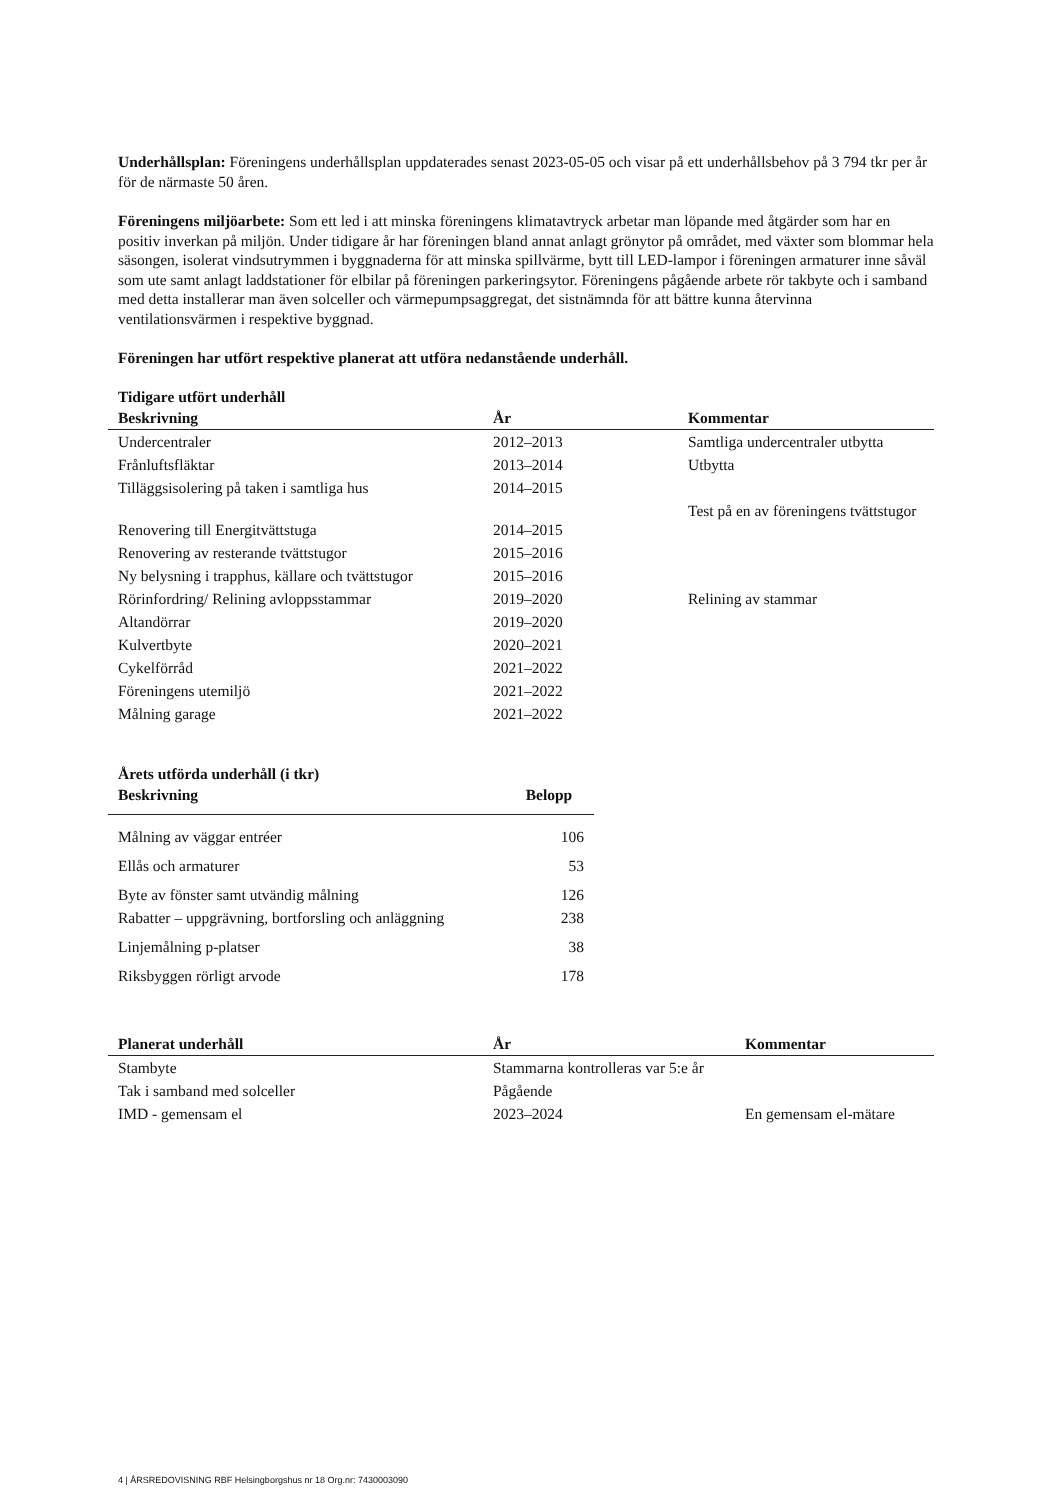Underhållsplan: Föreningens underhållsplan uppdaterades senast 2023-05-05 och visar på ett underhållsbehov på 3 794 tkr per år för de närmaste 50 åren.
Föreningens miljöarbete: Som ett led i att minska föreningens klimatavtryck arbetar man löpande med åtgärder som har en positiv inverkan på miljön. Under tidigare år har föreningen bland annat anlagt grönytor på området, med växter som blommar hela säsongen, isolerat vindsutrymmen i byggnaderna för att minska spillvärme, bytt till LED-lampor i föreningen armaturer inne såväl som ute samt anlagt laddstationer för elbilar på föreningen parkeringsytor. Föreningens pågående arbete rör takbyte och i samband med detta installerar man även solceller och värmepumpsaggregat, det sistnämnda för att bättre kunna återvinna ventilationsvärmen i respektive byggnad.
Föreningen har utfört respektive planerat att utföra nedanstående underhåll.
Tidigare utfört underhåll
| Beskrivning | År | Kommentar |
| --- | --- | --- |
| Undercentraler | 2012–2013 | Samtliga undercentraler utbytta |
| Frånluftsfläktar | 2013–2014 | Utbytta |
| Tilläggsisolering på taken i samtliga hus | 2014–2015 | |
| Renovering till Energitvättstuga | 2014–2015 | Test på en av föreningens tvättstugor |
| Renovering av resterande tvättstugor | 2015–2016 | |
| Ny belysning i trapphus, källare och tvättstugor | 2015–2016 | |
| Rörinfordring/ Relining avloppsstammar | 2019–2020 | Relining av stammar |
| Altandörrar | 2019–2020 | |
| Kulvertbyte | 2020–2021 | |
| Cykelförråd | 2021–2022 | |
| Föreningens utemiljö | 2021–2022 | |
| Målning garage | 2021–2022 | |
Årets utförda underhåll (i tkr)
| Beskrivning | Belopp |
| --- | --- |
| Målning av väggar entréer | 106 |
| Ellås och armaturer | 53 |
| Byte av fönster samt utvändig målning | 126 |
| Rabatter – uppgrävning, bortforsling och anläggning | 238 |
| Linjemålning p-platser | 38 |
| Riksbyggen rörligt arvode | 178 |
| Planerat underhåll | År | Kommentar |
| --- | --- | --- |
| Stambyte | Stammarna kontrolleras var 5:e år | |
| Tak i samband med solceller | Pågående | |
| IMD - gemensam el | 2023–2024 | En gemensam el-mätare |
4 | ÅRSREDOVISNING RBF Helsingborgshus nr 18 Org.nr: 7430003090